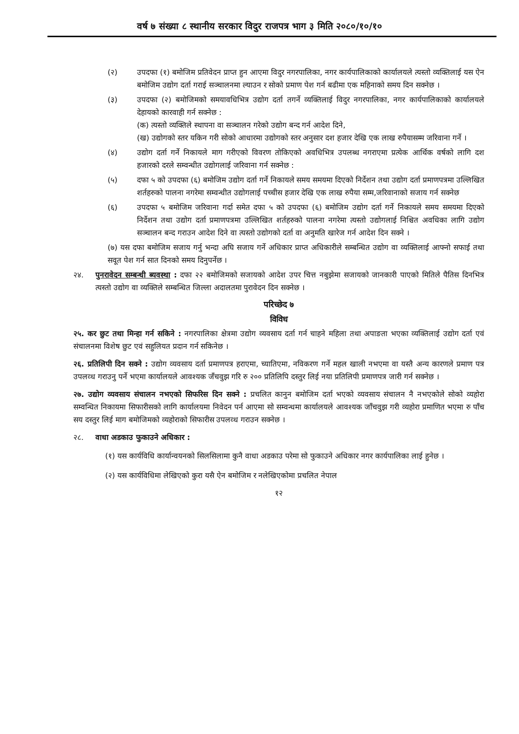वर्ष ७ संख्या ८ स्थानीय सरकार विदुर राजपत्र भाग ३ मिति २०८०/१०/१०
(२) उपदफा (१) बमोजिम प्रतिवेदन प्राप्त हुन आएमा विदुर नगरपालिका, नगर कार्यपालिकाको कार्यालयले त्यस्तो व्यक्तिलाई यस ऐन बमोजिम उद्योग दर्ता गराई सञ्चालनमा ल्याउन र सोको प्रमाण पेश गर्न बढीमा एक महिनाको समय दिन सक्नेछ ।
(३) उपदफा (२) बमोजिमको समयावधिभित्र उद्योग दर्ता तगर्ने व्यक्तिलाई विदुर नगरपालिका, नगर कार्यपालिकाको कार्यालयले देहायको कारवाही गर्न सक्नेछ :
(क) त्यस्तो व्यक्तिले स्थापना वा सञ्चालन गरेको उद्योग बन्द गर्न आदेश दिने,
(ख) उद्योगको स्तर यकिन गरी सोको आधारमा उद्योगको स्तर अनुसार दश हजार देखि एक लाख रुपैयासम्म जरिवाना गर्ने ।
(४) उद्योग दर्ता गर्ने निकायले माग गरीएको विवरण तोकिएको अवधिभित्र उपलब्ध नगराएमा प्रत्येक आर्थिक वर्षको लागि दश हजारको दरले सम्वन्धीत उद्योगलाई जरिवाना गर्न सक्नेछ :
(५) दफा ५ को उपदफा (६) बमोजिम उद्योग दर्ता गर्ने निकायले समय समयमा दिएको निर्देशन तथा उद्योग दर्ता प्रमाणपत्रमा उल्लिखित शर्तहरुको पालना नगरेमा सम्वन्धीत उद्योगलाई पच्चीस हजार देखि एक लाख रुपैया सम्म,जरिवानाको सजाय गर्न सक्नेछ
(६) उपदफा ५ बमोजिम जरिवाना गर्दा समेत दफा ५ को उपदफा (६) बमोजिम उद्योग दर्ता गर्ने निकायले समय समयमा दिएको निर्देशन तथा उद्योग दर्ता प्रमाणपत्रमा उल्लिखित शर्तहरुको पालना नगरेमा त्यस्तो उद्योगलाई निश्चित अवधिका लागि उद्योग सञ्चालन बन्द गराउन आदेश दिने वा त्यस्तो उद्योगको दर्ता वा अनुमति खारेज गर्न आदेश दिन सक्ने ।
(७) यस दफा बमोजिम सजाय गर्नु भन्दा अघि सजाय गर्ने अधिकार प्राप्त अधिकारीले सम्बन्धित उद्योग वा व्यक्तिलाई आफ्नो सफाई तथा सवूत पेश गर्न सात दिनको समय दिनुपर्नेछ ।
२४. पुनरावेदन सम्बन्धी ब्यवस्था : दफा २२ बमोजिमको सजायको आदेश उपर चित्त नबुझेमा सजायको जानकारी पाएको मितिले पैतिस दिनभित्र त्यस्तो उद्योग वा व्यक्तिले सम्बन्धित जिल्ला अदालतमा पुरावेदन दिन सक्नेछ ।
परिच्छेद ७
विविध
२५. कर छुट तथा मिन्हा गर्न सकिने : नगरपालिका क्षेत्रमा उद्योग व्यवसाय दर्ता गर्न चाहने महिला तथा अपाङता भएका व्यक्तिलाई उद्योग दर्ता एवं संचालनमा विशेष छुट एवं सहुलियत प्रदान गर्न सकिनेछ ।
२६. प्रतिलिपी दिन सक्ने : उद्योग व्यवसाय दर्ता प्रमाणपत्र हराएमा, च्यातिएमा, नविकरण गर्ने महल खाली नभएमा वा यस्तै अन्य कारणले प्रमाण पत्र उपलव्ध गराउनु पर्ने भएमा कार्यालयले आवश्यक जँचवुझ गरि रु २०० प्रतिलिपि दस्तुर लिई नया प्रतिलिपी प्रमाणपत्र जारी गर्न सक्नेछ ।
२७. उद्योग व्यवसाय संचालन नभएको सिफरिस दिन सक्ने : प्रचलित कानुन बमोजिम दर्ता भएको व्यवसाय संचालन नै नभएकोले सोको व्यहोरा सम्वन्धित निकायमा सिफारीसको लागि कार्यालयमा निवेदन पर्न आएमा सो सम्वन्धमा कार्यालयले आवश्यक जाँचवुझ गरी व्यहोरा प्रमाणित भएमा रु पाँच सय दस्तुर लिई माग बमोजिमको व्यहोराको सिफारीस उपलव्ध गराउन सक्नेछ ।
२८. वाधा अडकाउ फुकाउने अधिकार :
(१) यस कार्यविधि कार्यान्वयनको सिलसिलामा कुनै वाधा अडकाउ परेमा सो फुकाउने अधिकार नगर कार्यपालिका लाई हुनेछ ।
(२) यस कार्यविधिमा लेखिएको कुरा यसै ऐन बमोजिम र नलेखिएकोमा प्रचलित नेपाल
१२